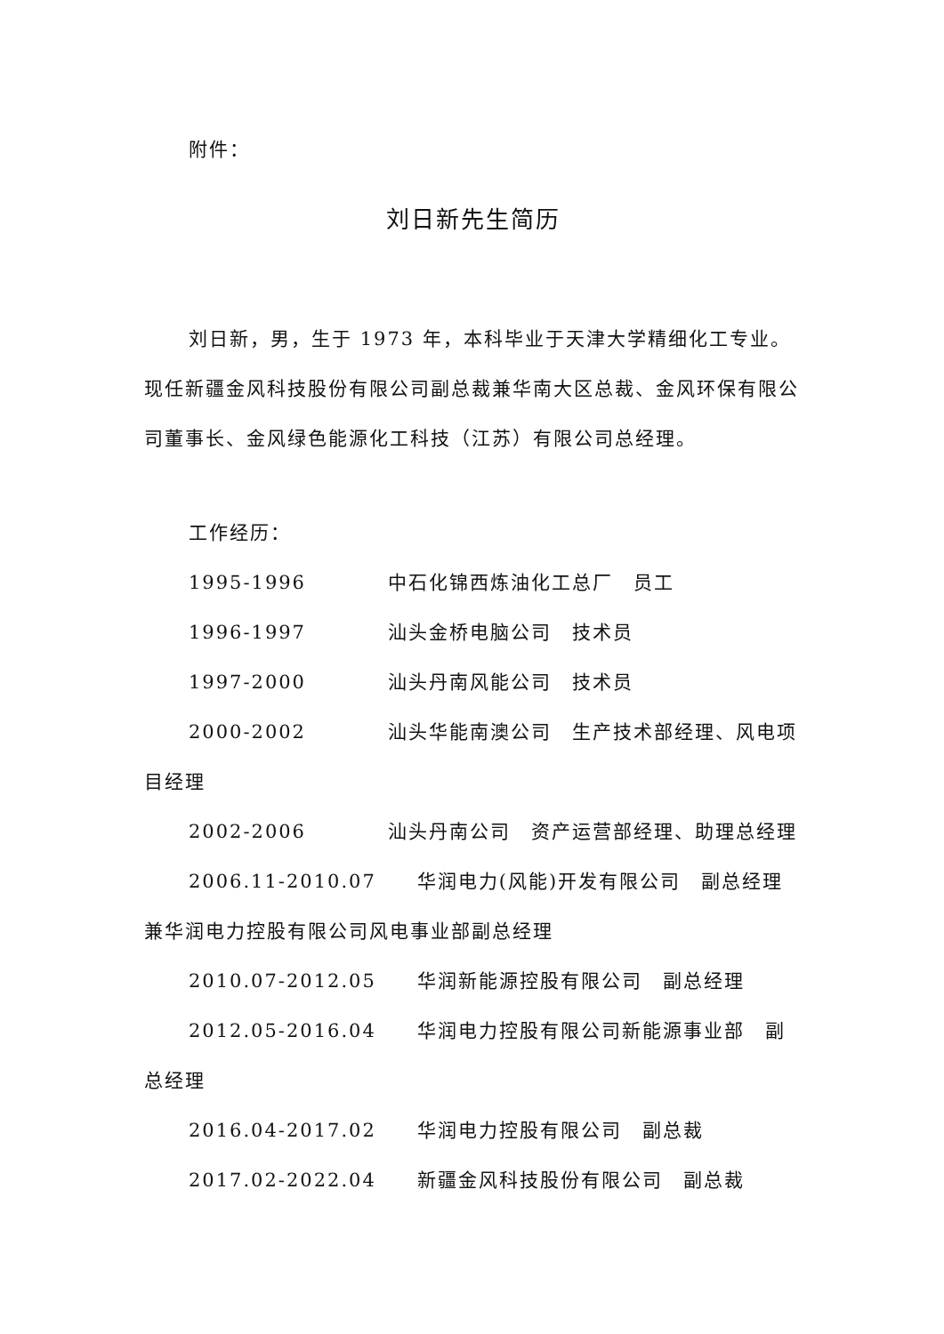附件：
刘日新先生简历
刘日新，男，生于 1973 年，本科毕业于天津大学精细化工专业。现任新疆金风科技股份有限公司副总裁兼华南大区总裁、金风环保有限公司董事长、金风绿色能源化工科技（江苏）有限公司总经理。
工作经历：
1995-1996　　　　中石化锦西炼油化工总厂　员工
1996-1997　　　　汕头金桥电脑公司　技术员
1997-2000　　　　汕头丹南风能公司　技术员
2000-2002　　　　汕头华能南澳公司　生产技术部经理、风电项目经理
2002-2006　　　　汕头丹南公司　资产运营部经理、助理总经理
2006.11-2010.07　　华润电力(风能)开发有限公司　副总经理兼华润电力控股有限公司风电事业部副总经理
2010.07-2012.05　　华润新能源控股有限公司　副总经理
2012.05-2016.04　　华润电力控股有限公司新能源事业部　副总经理
2016.04-2017.02　　华润电力控股有限公司　副总裁
2017.02-2022.04　　新疆金风科技股份有限公司　副总裁